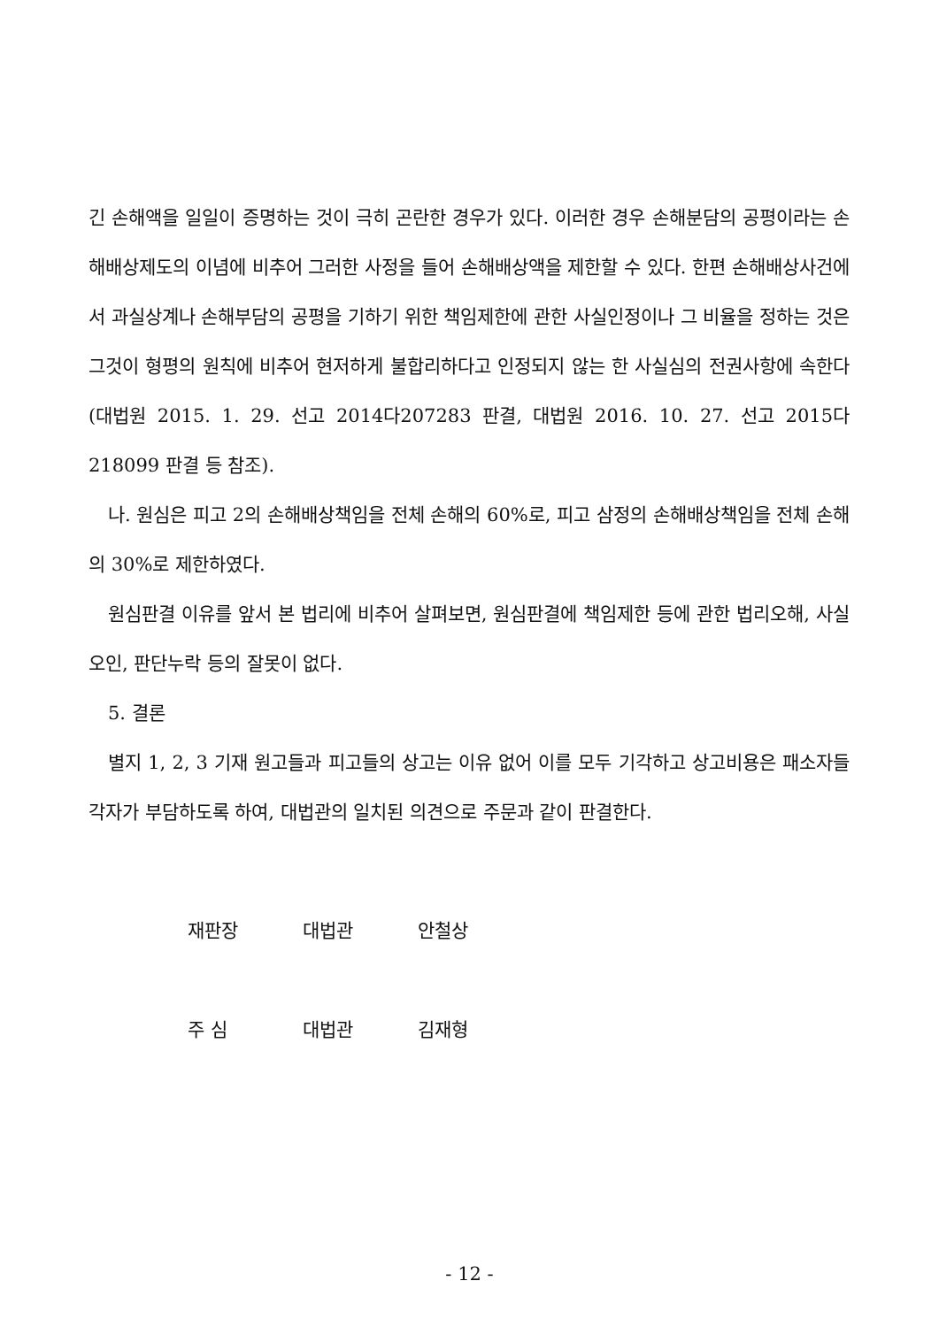긴 손해액을 일일이 증명하는 것이 극히 곤란한 경우가 있다. 이러한 경우 손해분담의 공평이라는 손해배상제도의 이념에 비추어 그러한 사정을 들어 손해배상액을 제한할 수 있다. 한편 손해배상사건에서 과실상계나 손해부담의 공평을 기하기 위한 책임제한에 관한 사실인정이나 그 비율을 정하는 것은 그것이 형평의 원칙에 비추어 현저하게 불합리하다고 인정되지 않는 한 사실심의 전권사항에 속한다(대법원 2015. 1. 29. 선고 2014다207283 판결, 대법원 2016. 10. 27. 선고 2015다218099 판결 등 참조).
나. 원심은 피고 2의 손해배상책임을 전체 손해의 60%로, 피고 삼정의 손해배상책임을 전체 손해의 30%로 제한하였다.
원심판결 이유를 앞서 본 법리에 비추어 살펴보면, 원심판결에 책임제한 등에 관한 법리오해, 사실오인, 판단누락 등의 잘못이 없다.
5. 결론
별지 1, 2, 3 기재 원고들과 피고들의 상고는 이유 없어 이를 모두 기각하고 상고비용은 패소자들 각자가 부담하도록 하여, 대법관의 일치된 의견으로 주문과 같이 판결한다.
재판장 대법관 안철상
주 심 대법관 김재형
- 12 -